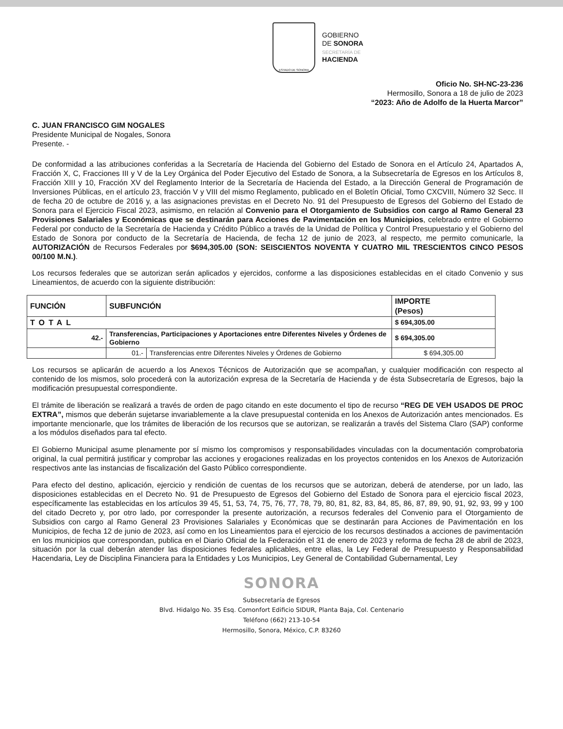ESTADO DE SONORA
GOBIERNO
DE SONORA
SECRETARÍA DE
HACIENDA
Oficio No. SH-NC-23-236
Hermosillo, Sonora a 18 de julio de 2023
“2023: Año de Adolfo de la Huerta Marcor”
C. JUAN FRANCISCO GIM NOGALES
Presidente Municipal de Nogales, Sonora
Presente. -
De conformidad a las atribuciones conferidas a la Secretaría de Hacienda del Gobierno del Estado de Sonora en el Artículo 24, Apartados A, Fracción X, C, Fracciones III y V de la Ley Orgánica del Poder Ejecutivo del Estado de Sonora, a la Subsecretaría de Egresos en los Artículos 8, Fracción XIII y 10, Fracción XV del Reglamento Interior de la Secretaría de Hacienda del Estado, a la Dirección General de Programación de Inversiones Públicas, en el artículo 23, fracción V y VIII del mismo Reglamento, publicado en el Boletín Oficial, Tomo CXCVIII, Número 32 Secc. II de fecha 20 de octubre de 2016 y, a las asignaciones previstas en el Decreto No. 91 del Presupuesto de Egresos del Gobierno del Estado de Sonora para el Ejercicio Fiscal 2023, asimismo, en relación al Convenio para el Otorgamiento de Subsidios con cargo al Ramo General 23 Provisiones Salariales y Económicas que se destinarán para Acciones de Pavimentación en los Municipios, celebrado entre el Gobierno Federal por conducto de la Secretaría de Hacienda y Crédito Público a través de la Unidad de Política y Control Presupuestario y el Gobierno del Estado de Sonora por conducto de la Secretaría de Hacienda, de fecha 12 de junio de 2023, al respecto, me permito comunicarle, la AUTORIZACIÓN de Recursos Federales por $694,305.00 (SON: SEISCIENTOS NOVENTA Y CUATRO MIL TRESCIENTOS CINCO PESOS 00/100 M.N.).
Los recursos federales que se autorizan serán aplicados y ejercidos, conforme a las disposiciones establecidas en el citado Convenio y sus Lineamientos, de acuerdo con la siguiente distribución:
| FUNCIÓN | SUBFUNCIÓN | | IMPORTE (Pesos) |
| --- | --- | --- | --- |
| TOTAL | | | $ 694,305.00 |
| 42.- | Transferencias, Participaciones y Aportaciones entre Diferentes Niveles y Órdenes de Gobierno | | $ 694,305.00 |
| | 01.- | Transferencias entre Diferentes Niveles y Órdenes de Gobierno | $ 694,305.00 |
Los recursos se aplicarán de acuerdo a los Anexos Técnicos de Autorización que se acompañan, y cualquier modificación con respecto al contenido de los mismos, solo procederá con la autorización expresa de la Secretaría de Hacienda y de ésta Subsecretaría de Egresos, bajo la modificación presupuestal correspondiente.
El trámite de liberación se realizará a través de orden de pago citando en este documento el tipo de recurso “REG DE VEH USADOS DE PROC EXTRA”, mismos que deberán sujetarse invariablemente a la clave presupuestal contenida en los Anexos de Autorización antes mencionados. Es importante mencionarle, que los trámites de liberación de los recursos que se autorizan, se realizarán a través del Sistema Claro (SAP) conforme a los módulos diseñados para tal efecto.
El Gobierno Municipal asume plenamente por sí mismo los compromisos y responsabilidades vinculadas con la documentación comprobatoria original, la cual permitirá justificar y comprobar las acciones y erogaciones realizadas en los proyectos contenidos en los Anexos de Autorización respectivos ante las instancias de fiscalización del Gasto Público correspondiente.
Para efecto del destino, aplicación, ejercicio y rendición de cuentas de los recursos que se autorizan, deberá de atenderse, por un lado, las disposiciones establecidas en el Decreto No. 91 de Presupuesto de Egresos del Gobierno del Estado de Sonora para el ejercicio fiscal 2023, específicamente las establecidas en los artículos 39 45, 51, 53, 74, 75, 76, 77, 78, 79, 80, 81, 82, 83, 84, 85, 86, 87, 89, 90, 91, 92, 93, 99 y 100 del citado Decreto y, por otro lado, por corresponder la presente autorización, a recursos federales del Convenio para el Otorgamiento de Subsidios con cargo al Ramo General 23 Provisiones Salariales y Económicas que se destinarán para Acciones de Pavimentación en los Municipios, de fecha 12 de junio de 2023, así como en los Lineamientos para el ejercicio de los recursos destinados a acciones de pavimentación en los municipios que correspondan, publica en el Diario Oficial de la Federación el 31 de enero de 2023 y reforma de fecha 28 de abril de 2023, situación por la cual deberán atender las disposiciones federales aplicables, entre ellas, la Ley Federal de Presupuesto y Responsabilidad Hacendaria, Ley de Disciplina Financiera para la Entidades y Los Municipios, Ley General de Contabilidad Gubernamental, Ley
SONORA
Subsecretaría de Egresos
Blvd. Hidalgo No. 35 Esq. Comonfort Edificio SIDUR, Planta Baja, Col. Centenario
Teléfono (662) 213-10-54
Hermosillo, Sonora, México, C.P. 83260